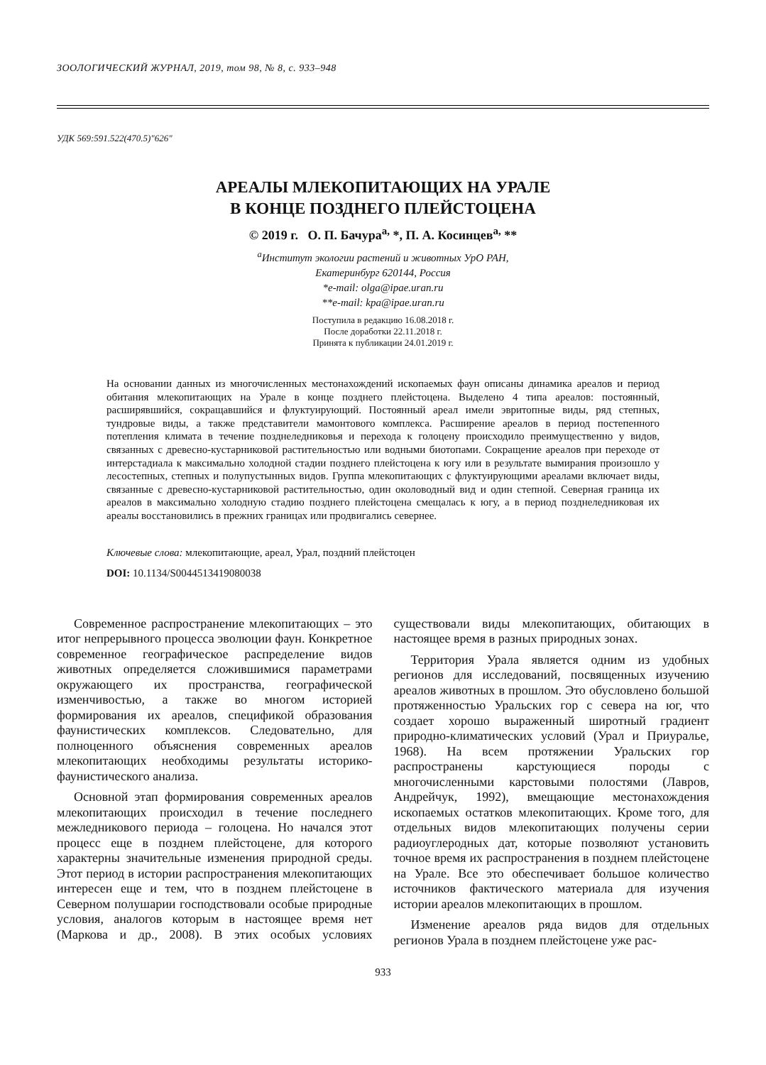ЗООЛОГИЧЕСКИЙ ЖУРНАЛ, 2019, том 98, № 8, с. 933–948
УДК 569:591.522(470.5)"626"
АРЕАЛЫ МЛЕКОПИТАЮЩИХ НА УРАЛЕ
В КОНЦЕ ПОЗДНЕГО ПЛЕЙСТОЦЕНА
© 2019 г. О. П. Бачура<sup>a,</sup> *, П. А. Косинцев<sup>a,</sup> **
<sup>a</sup> Институт экологии растений и животных УрО РАН,
Екатеринбург 620144, Россия
*e-mail: olga@ipae.uran.ru
**e-mail: kpa@ipae.uran.ru
Поступила в редакцию 16.08.2018 г.
После доработки 22.11.2018 г.
Принята к публикации 24.01.2019 г.
На основании данных из многочисленных местонахождений ископаемых фаун описаны динамика ареалов и период обитания млекопитающих на Урале в конце позднего плейстоцена. Выделено 4 типа ареалов: постоянный, расширявшийся, сокращавшийся и флуктуирующий. Постоянный ареал имели эвритопные виды, ряд степных, тундровые виды, а также представители мамонтового комплекса. Расширение ареалов в период постепенного потепления климата в течение позднеледниковья и перехода к голоцену происходило преимущественно у видов, связанных с древесно-кустарниковой растительностью или водными биотопами. Сокращение ареалов при переходе от интерстадиала к максимально холодной стадии позднего плейстоцена к югу или в результате вымирания произошло у лесостепных, степных и полупустынных видов. Группа млекопитающих с флуктуирующими ареалами включает виды, связанные с древесно-кустарниковой растительностью, один околоводный вид и один степной. Северная граница их ареалов в максимально холодную стадию позднего плейстоцена смещалась к югу, а в период позднеледниковая их ареалы восстановились в прежних границах или продвигались севернее.
Ключевые слова: млекопитающие, ареал, Урал, поздний плейстоцен
DOI: 10.1134/S0044513419080038
Современное распространение млекопитающих – это итог непрерывного процесса эволюции фаун. Конкретное современное географическое распределение видов животных определяется сложившимися параметрами окружающего их пространства, географической изменчивостью, а также во многом историей формирования их ареалов, спецификой образования фаунистических комплексов. Следовательно, для полноценного объяснения современных ареалов млекопитающих необходимы результаты историко-фаунистического анализа.
Основной этап формирования современных ареалов млекопитающих происходил в течение последнего межледникового периода – голоцена. Но начался этот процесс еще в позднем плейстоцене, для которого характерны значительные изменения природной среды. Этот период в истории распространения млекопитающих интересен еще и тем, что в позднем плейстоцене в Северном полушарии господствовали особые природные условия, аналогов которым в настоящее время нет (Маркова и др., 2008). В этих особых условиях существовали виды млекопитающих, обитающих в настоящее время в разных природных зонах.
Территория Урала является одним из удобных регионов для исследований, посвященных изучению ареалов животных в прошлом. Это обусловлено большой протяженностью Уральских гор с севера на юг, что создает хорошо выраженный широтный градиент природно-климатических условий (Урал и Приуралье, 1968). На всем протяжении Уральских гор распространены карстующиеся породы с многочисленными карстовыми полостями (Лавров, Андрейчук, 1992), вмещающие местонахождения ископаемых остатков млекопитающих. Кроме того, для отдельных видов млекопитающих получены серии радиоуглеродных дат, которые позволяют установить точное время их распространения в позднем плейстоцене на Урале. Все это обеспечивает большое количество источников фактического материала для изучения истории ареалов млекопитающих в прошлом.
Изменение ареалов ряда видов для отдельных регионов Урала в позднем плейстоцене уже рас-
933